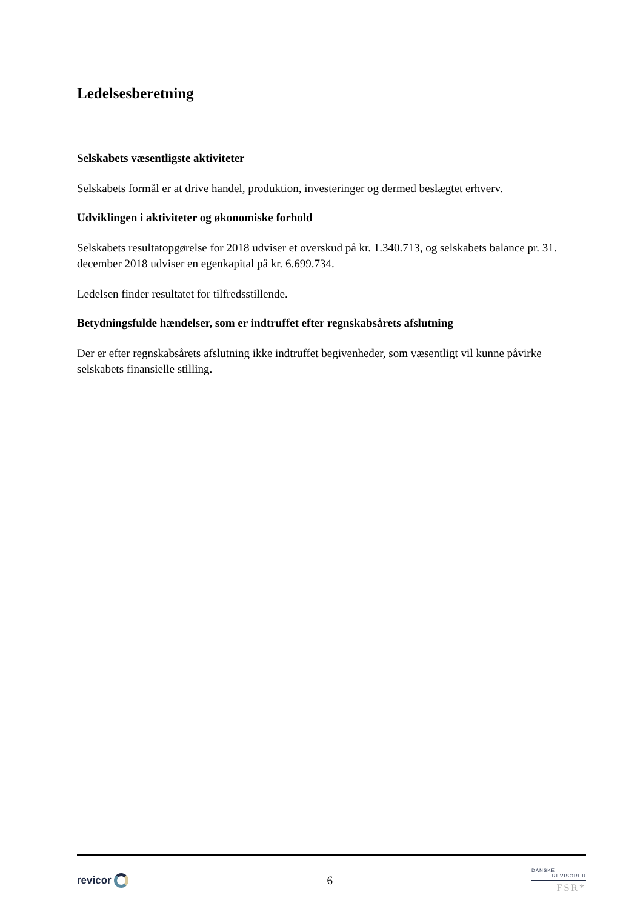Ledelsesberetning
Selskabets væsentligste aktiviteter
Selskabets formål er at drive handel, produktion, investeringer og dermed beslægtet erhverv.
Udviklingen i aktiviteter og økonomiske forhold
Selskabets resultatopgørelse for 2018 udviser et overskud på kr. 1.340.713, og selskabets balance pr. 31. december 2018 udviser en egenkapital på kr. 6.699.734.
Ledelsen finder resultatet for tilfredsstillende.
Betydningsfulde hændelser, som er indtruffet efter regnskabsårets afslutning
Der er efter regnskabsårets afslutning ikke indtruffet begivenheder, som væsentligt vil kunne påvirke selskabets finansielle stilling.
revicor 6
DANSKE
REVISORER
FSR*